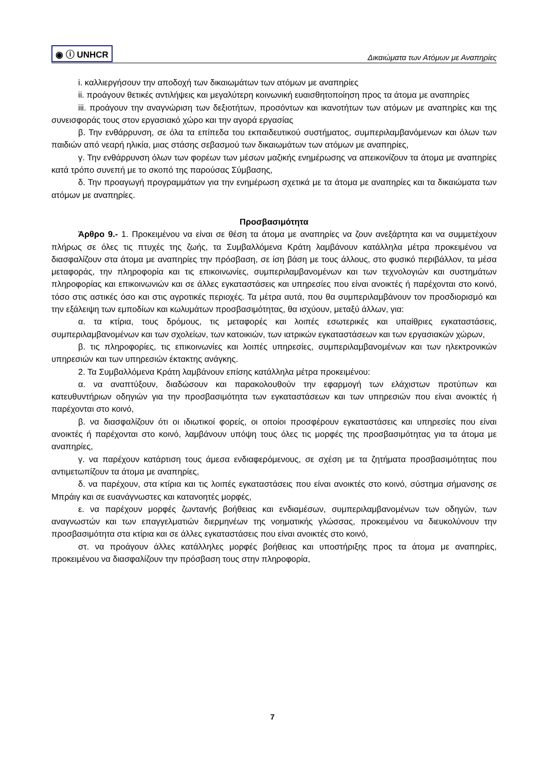◉ ⓘ UNHCR Δικαιώματα των Ατόμων με Αναπηρίες
i. καλλιεργήσουν την αποδοχή των δικαιωμάτων των ατόμων με αναπηρίες
ii. προάγουν θετικές αντιλήψεις και μεγαλύτερη κοινωνική ευαισθητοποίηση προς τα άτομα με αναπηρίες
iii. προάγουν την αναγνώριση των δεξιοτήτων, προσόντων και ικανοτήτων των ατόμων με αναπηρίες και της συνεισφοράς τους στον εργασιακό χώρο και την αγορά εργασίας
β. Την ενθάρρυνση, σε όλα τα επίπεδα του εκπαιδευτικού συστήματος, συμπεριλαμβανόμενων και όλων των παιδιών από νεαρή ηλικία, μιας στάσης σεβασμού των δικαιωμάτων των ατόμων με αναπηρίες,
γ. Την ενθάρρυνση όλων των φορέων των μέσων μαζικής ενημέρωσης να απεικονίζουν τα άτομα με αναπηρίες κατά τρόπο συνεπή με το σκοπό της παρούσας Σύμβασης,
δ. Την προαγωγή προγραμμάτων για την ενημέρωση σχετικά με τα άτομα με αναπηρίες και τα δικαιώματα των ατόμων με αναπηρίες.
Προσβασιμότητα
Άρθρο 9.- 1. Προκειμένου να είναι σε θέση τα άτομα με αναπηρίες να ζουν ανεξάρτητα και να συμμετέχουν πλήρως σε όλες τις πτυχές της ζωής, τα Συμβαλλόμενα Κράτη λαμβάνουν κατάλληλα μέτρα προκειμένου να διασφαλίζουν στα άτομα με αναπηρίες την πρόσβαση, σε ίση βάση με τους άλλους, στο φυσικό περιβάλλον, τα μέσα μεταφοράς, την πληροφορία και τις επικοινωνίες, συμπεριλαμβανομένων και των τεχνολογιών και συστημάτων πληροφορίας και επικοινωνιών και σε άλλες εγκαταστάσεις και υπηρεσίες που είναι ανοικτές ή παρέχονται στο κοινό, τόσο στις αστικές όσο και στις αγροτικές περιοχές. Τα μέτρα αυτά, που θα συμπεριλαμβάνουν τον προσδιορισμό και την εξάλειψη των εμποδίων και κωλυμάτων προσβασιμότητας, θα ισχύουν, μεταξύ άλλων, για:
α. τα κτίρια, τους δρόμους, τις μεταφορές και λοιπές εσωτερικές και υπαίθριες εγκαταστάσεις, συμπεριλαμβανομένων και των σχολείων, των κατοικιών, των ιατρικών εγκαταστάσεων και των εργασιακών χώρων,
β. τις πληροφορίες, τις επικοινωνίες και λοιπές υπηρεσίες, συμπεριλαμβανομένων και των ηλεκτρονικών υπηρεσιών και των υπηρεσιών έκτακτης ανάγκης.
2. Τα Συμβαλλόμενα Κράτη λαμβάνουν επίσης κατάλληλα μέτρα προκειμένου:
α. να αναπτύξουν, διαδώσουν και παρακολουθούν την εφαρμογή των ελάχιστων προτύπων και κατευθυντήριων οδηγιών για την προσβασιμότητα των εγκαταστάσεων και των υπηρεσιών που είναι ανοικτές ή παρέχονται στο κοινό,
β. να διασφαλίζουν ότι οι ιδιωτικοί φορείς, οι οποίοι προσφέρουν εγκαταστάσεις και υπηρεσίες που είναι ανοικτές ή παρέχονται στο κοινό, λαμβάνουν υπόψη τους όλες τις μορφές της προσβασιμότητας για τα άτομα με αναπηρίες,
γ. να παρέχουν κατάρτιση τους άμεσα ενδιαφερόμενους, σε σχέση με τα ζητήματα προσβασιμότητας που αντιμετωπίζουν τα άτομα με αναπηρίες,
δ. να παρέχουν, στα κτίρια και τις λοιπές εγκαταστάσεις που είναι ανοικτές στο κοινό, σύστημα σήμανσης σε Μπράιγ και σε ευανάγνωστες και κατανοητές μορφές,
ε. να παρέχουν μορφές ζωντανής βοήθειας και ενδιαμέσων, συμπεριλαμβανομένων των οδηγών, των αναγνωστών και των επαγγελματιών διερμηνέων της νοηματικής γλώσσας, προκειμένου να διευκολύνουν την προσβασιμότητα στα κτίρια και σε άλλες εγκαταστάσεις που είναι ανοικτές στο κοινό,
στ. να προάγουν άλλες κατάλληλες μορφές βοήθειας και υποστήριξης προς τα άτομα με αναπηρίες, προκειμένου να διασφαλίζουν την πρόσβαση τους στην πληροφορία,
7